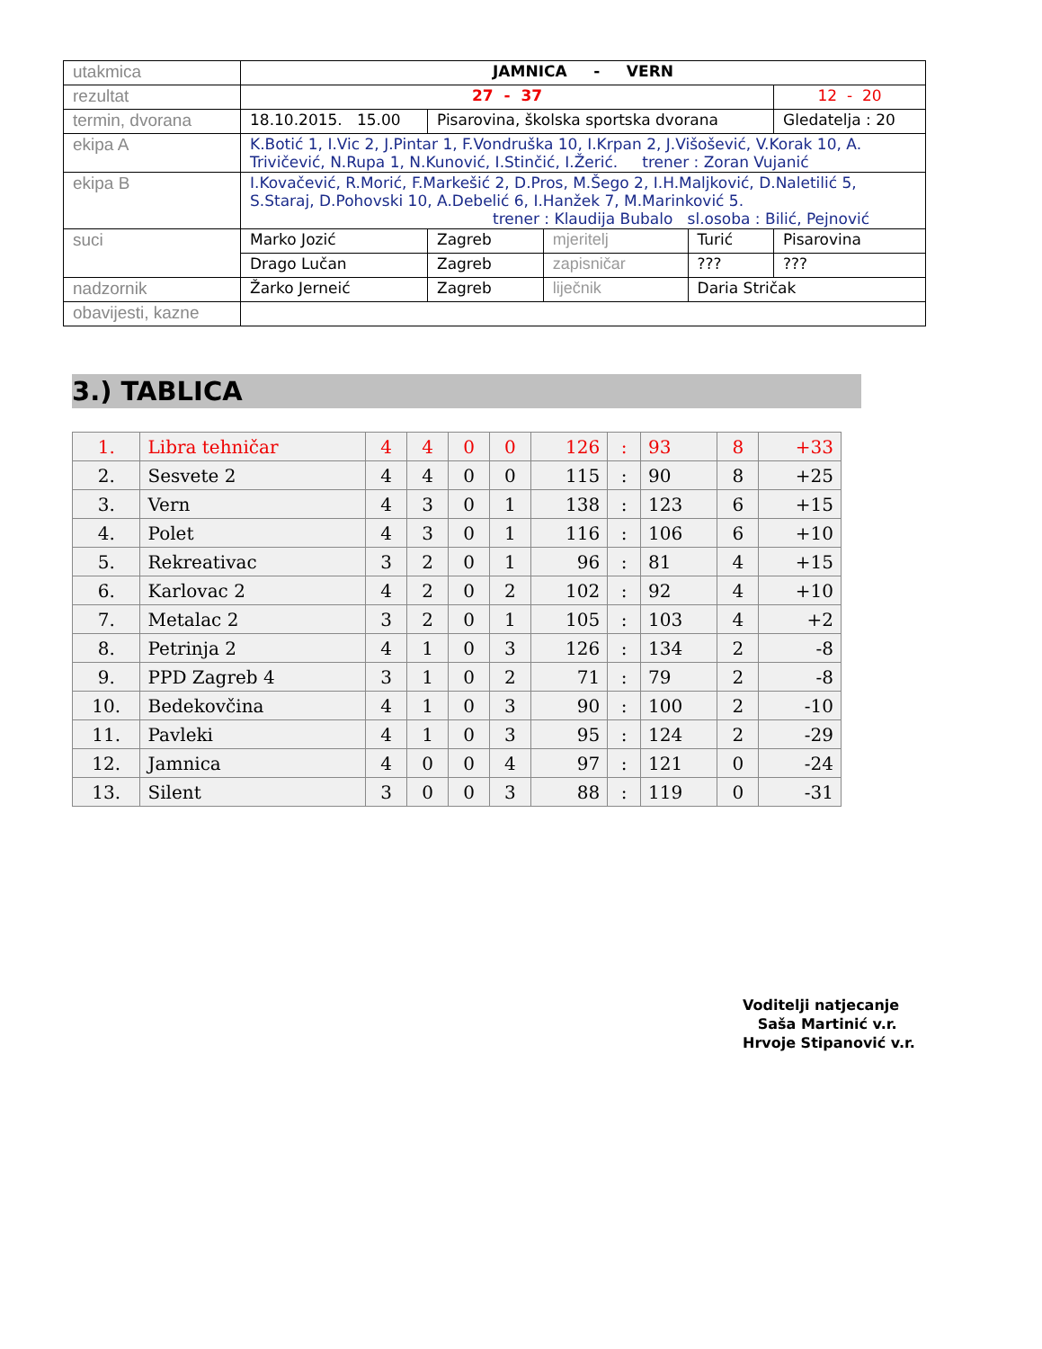| utakmica | JAMNICA - VERN | | | | |
| rezultat | 27 - 37 | | | | 12 - 20 |
| termin, dvorana | 18.10.2015. 15.00 | Pisarovina, školska sportska dvorana | | | Gledatelja : 20 |
| ekipa A | K.Botić 1, I.Vic 2, J.Pintar 1, F.Vondruška 10, I.Krpan 2, J.Višošević, V.Korak 10, A. Trivičević, N.Rupa 1, N.Kunović, I.Stinčić, I.Žerić. trener : Zoran Vujanić | | | | |
| ekipa B | I.Kovačević, R.Morić, F.Markešić 2, D.Pros, M.Šego 2, I.H.Maljković, D.Naletilić 5, S.Staraj, D.Pohovski 10, A.Debelić 6, I.Hanžek 7, M.Marinković 5. trener : Klaudija Bubalo sl.osoba : Bilić, Pejnović | | | | |
| suci | Marko Jozić | Zagreb | mjeritelj | Turić | Pisarovina |
| | Drago Lučan | Zagreb | zapisničar | ??? | ??? |
| nadzornik | Žarko Jerneić | Zagreb | liječnik | Daria Stričak | |
| obavijesti, kazne | | | | | |
3.) TABLICA
| 1. | Libra tehničar | 4 | 4 | 0 | 0 | 126 | : | 93 | 8 | +33 |
| 2. | Sesvete 2 | 4 | 4 | 0 | 0 | 115 | : | 90 | 8 | +25 |
| 3. | Vern | 4 | 3 | 0 | 1 | 138 | : | 123 | 6 | +15 |
| 4. | Polet | 4 | 3 | 0 | 1 | 116 | : | 106 | 6 | +10 |
| 5. | Rekreativac | 3 | 2 | 0 | 1 | 96 | : | 81 | 4 | +15 |
| 6. | Karlovac 2 | 4 | 2 | 0 | 2 | 102 | : | 92 | 4 | +10 |
| 7. | Metalac 2 | 3 | 2 | 0 | 1 | 105 | : | 103 | 4 | +2 |
| 8. | Petrinja 2 | 4 | 1 | 0 | 3 | 126 | : | 134 | 2 | -8 |
| 9. | PPD Zagreb 4 | 3 | 1 | 0 | 2 | 71 | : | 79 | 2 | -8 |
| 10. | Bedekovčina | 4 | 1 | 0 | 3 | 90 | : | 100 | 2 | -10 |
| 11. | Pavleki | 4 | 1 | 0 | 3 | 95 | : | 124 | 2 | -29 |
| 12. | Jamnica | 4 | 0 | 0 | 4 | 97 | : | 121 | 0 | -24 |
| 13. | Silent | 3 | 0 | 0 | 3 | 88 | : | 119 | 0 | -31 |
Voditelji natjecanje
Saša Martinić v.r.
Hrvoje Stipanović v.r.